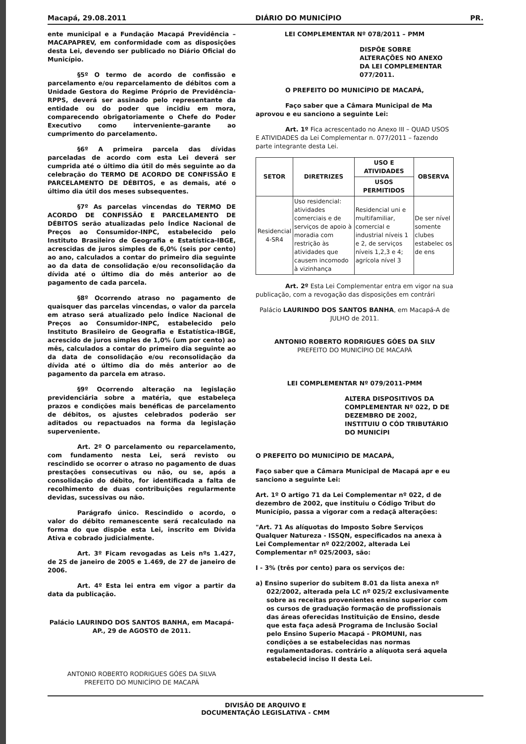Macapá, 29.08.2011 DIÁRIO DO MUNICÍPIO PR.
ente municipal e a Fundação Macapá Previdência – MACAPAPREV, em conformidade com as disposições desta Lei, devendo ser publicado no Diário Oficial do Município.
§5º O termo de acordo de confissão e parcelamento e/ou reparcelamento de débitos com a Unidade Gestora do Regime Próprio de Previdência-RPPS, deverá ser assinado pelo representante da entidade ou do poder que incidiu em mora, comparecendo obrigatoriamente o Chefe do Poder Executivo como interveniente-garante ao cumprimento do parcelamento.
§6º A primeira parcela das dívidas parceladas de acordo com esta Lei deverá ser cumprida até o último dia útil do mês seguinte ao da celebração do TERMO DE ACORDO DE CONFISSÃO E PARCELAMENTO DE DÉBITOS, e as demais, até o último dia útil dos meses subsequentes.
§7º As parcelas vincendas do TERMO DE ACORDO DE CONFISSÃO E PARCELAMENTO DE DÉBITOS serão atualizadas pelo Índice Nacional de Preços ao Consumidor-INPC, estabelecido pelo Instituto Brasileiro de Geografia e Estatística-IBGE, acrescidas de juros simples de 6,0% (seis por cento) ao ano, calculados a contar do primeiro dia seguinte ao da data de consolidação e/ou reconsolidação da dívida até o último dia do mês anterior ao de pagamento de cada parcela.
§8º Ocorrendo atraso no pagamento de quaisquer das parcelas vincendas, o valor da parcela em atraso será atualizado pelo Índice Nacional de Preços ao Consumidor-INPC, estabelecido pelo Instituto Brasileiro de Geografia e Estatística-IBGE, acrescido de juros simples de 1,0% (um por cento) ao mês, calculados a contar do primeiro dia seguinte ao da data de consolidação e/ou reconsolidação da dívida até o último dia do mês anterior ao de pagamento da parcela em atraso.
§9º Ocorrendo alteração na legislação previdenciária sobre a matéria, que estabeleça prazos e condições mais benéficas de parcelamento de débitos, os ajustes celebrados poderão ser aditados ou repactuados na forma da legislação superveniente.
Art. 2º O parcelamento ou reparcelamento, com fundamento nesta Lei, será revisto ou rescindido se ocorrer o atraso no pagamento de duas prestações consecutivas ou não, ou se, após a consolidação do débito, for identificada a falta de recolhimento de duas contribuições regularmente devidas, sucessivas ou não.
Parágrafo único. Rescindido o acordo, o valor do débito remanescente será recalculado na forma do que dispõe esta Lei, inscrito em Dívida Ativa e cobrado judicialmente.
Art. 3º Ficam revogadas as Leis nºs 1.427, de 25 de janeiro de 2005 e 1.469, de 27 de janeiro de 2006.
Art. 4º Esta lei entra em vigor a partir da data da publicação.
Palácio LAURINDO DOS SANTOS BANHA, em Macapá-AP., 29 de AGOSTO de 2011.
ANTONIO ROBERTO RODRIGUES GÓES DA SILVA
PREFEITO DO MUNICÍPIO DE MACAPÁ
LEI COMPLEMENTAR Nº 078/2011 – PMM
DISPÕE SOBRE ALTERAÇÕES NO ANEXO DA LEI COMPLEMENTAR 077/2011.
O PREFEITO DO MUNICÍPIO DE MACAPÁ,
Faço saber que a Câmara Municipal de Ma aprovou e eu sanciono a seguinte Lei:
Art. 1º Fica acrescentado no Anexo III – QUAD USOS E ATIVIDADES da Lei Complementar n. 077/2011 – fazendo parte integrante desta Lei.
| SETOR | DIRETRIZES | USO E ATIVIDADES | OBSERVA |
| --- | --- | --- | --- |
| | | USOS PERMITIDOS | |
| Residencial 4-SR4 | Uso residencial: atividades comerciais e de serviços de apoio à moradia com restrição às atividades que causem incomodo à vizinhança | Residencial uni e multifamiliar, comercial e industrial níveis 1 e 2, de serviços níveis 1,2,3 e 4; agrícola nível 3 | De ser nível somente clubes estabelec os de ens |
Art. 2º Esta Lei Complementar entra em vigor na sua publicação, com a revogação das disposições em contrári
Palácio LAURINDO DOS SANTOS BANHA, em Macapá-A de JULHO de 2011.
ANTONIO ROBERTO RODRIGUES GÓES DA SILV
PREFEITO DO MUNICÍPIO DE MACAPÁ
LEI COMPLEMENTAR Nº 079/2011-PMM
ALTERA DISPOSITIVOS DA COMPLEMENTAR Nº 022, D DE DEZEMBRO DE 2002, INSTITUIU O CÓD TRIBUTÁRIO DO MUNICÍPI
O PREFEITO DO MUNICÍPIO DE MACAPÁ,
Faço saber que a Câmara Municipal de Macapá apr e eu sanciono a seguinte Lei:
Art. 1º O artigo 71 da Lei Complementar nº 022, d de dezembro de 2002, que instituiu o Código Tribut do Município, passa a vigorar com a redaçã alterações:
"Art. 71 As alíquotas do Imposto Sobre Serviços Qualquer Natureza - ISSQN, especificados na anexa à Lei Complementar nº 022/2002, alterada Lei Complementar nº 025/2003, são:
I - 3% (três por cento) para os serviços de:
a) Ensino superior do subitem 8.01 da lista anexa nº 022/2002, alterada pela LC nº 025/2 exclusivamente sobre as receitas provenientes ensino superior com os cursos de graduação formação de profissionais das áreas oferecidas Instituição de Ensino, desde que esta faça adesã Programa de Inclusão Social pelo Ensino Superio Macapá - PROMUNI, nas condições a se estabelecidas nas normas regulamentadoras. contrário a alíquota será aquela estabelecid inciso II desta Lei.
DIVISÃO DE ARQUIVO E
DOCUMENTAÇÃO LEGISLATIVA - CMM